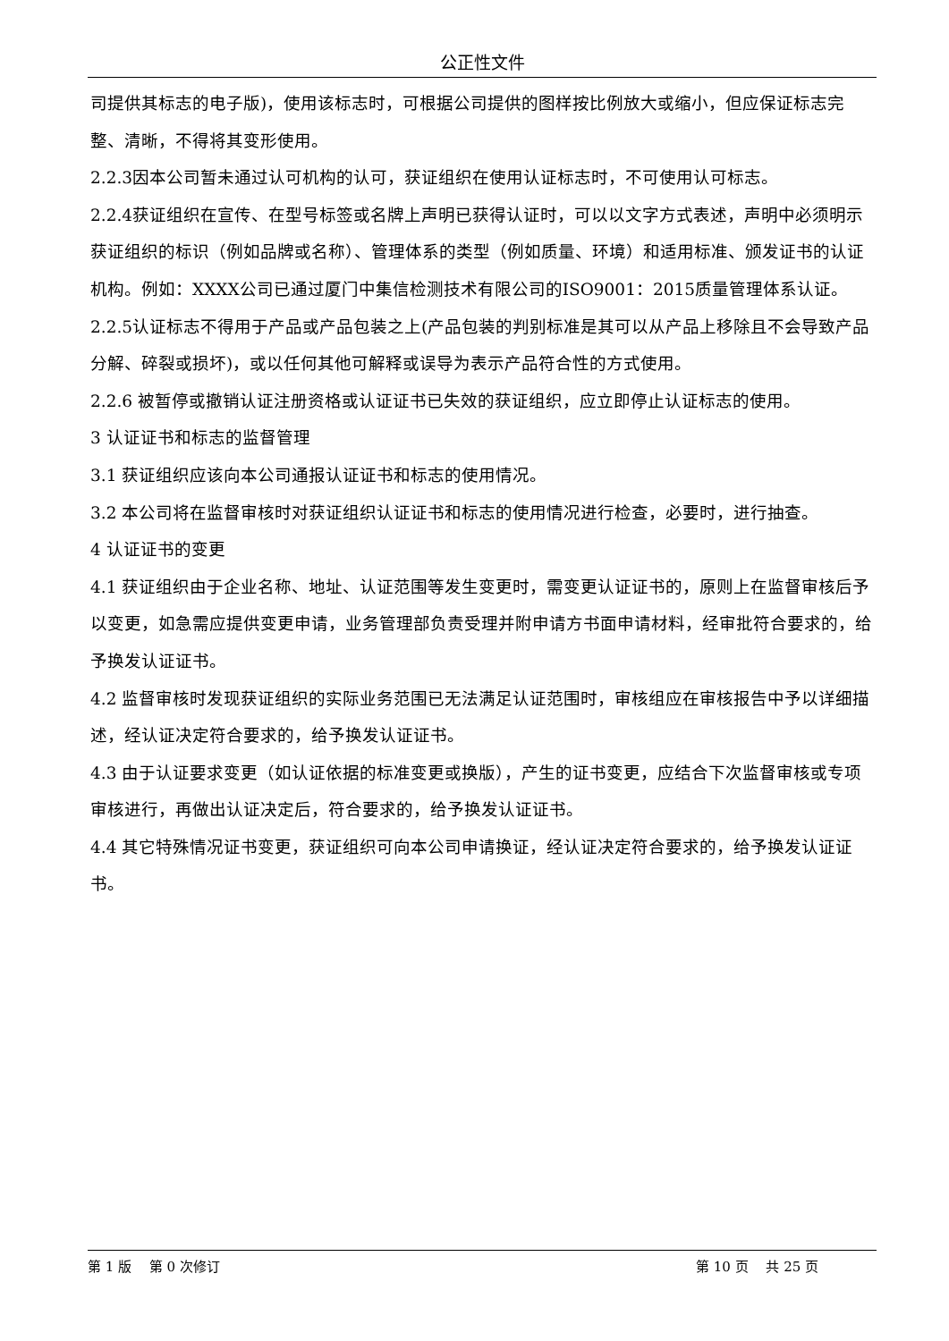公正性文件
司提供其标志的电子版)，使用该标志时，可根据公司提供的图样按比例放大或缩小，但应保证标志完整、清晰，不得将其变形使用。
2.2.3因本公司暂未通过认可机构的认可，获证组织在使用认证标志时，不可使用认可标志。
2.2.4获证组织在宣传、在型号标签或名牌上声明已获得认证时，可以以文字方式表述，声明中必须明示获证组织的标识（例如品牌或名称）、管理体系的类型（例如质量、环境）和适用标准、颁发证书的认证机构。例如：XXXX公司已通过厦门中集信检测技术有限公司的ISO9001：2015质量管理体系认证。
2.2.5认证标志不得用于产品或产品包装之上(产品包装的判别标准是其可以从产品上移除且不会导致产品分解、碎裂或损坏)，或以任何其他可解释或误导为表示产品符合性的方式使用。
2.2.6 被暂停或撤销认证注册资格或认证证书已失效的获证组织，应立即停止认证标志的使用。
3 认证证书和标志的监督管理
3.1 获证组织应该向本公司通报认证证书和标志的使用情况。
3.2 本公司将在监督审核时对获证组织认证证书和标志的使用情况进行检查，必要时，进行抽查。
4 认证证书的变更
4.1 获证组织由于企业名称、地址、认证范围等发生变更时，需变更认证证书的，原则上在监督审核后予以变更，如急需应提供变更申请，业务管理部负责受理并附申请方书面申请材料，经审批符合要求的，给予换发认证证书。
4.2 监督审核时发现获证组织的实际业务范围已无法满足认证范围时，审核组应在审核报告中予以详细描述，经认证决定符合要求的，给予换发认证证书。
4.3 由于认证要求变更（如认证依据的标准变更或换版），产生的证书变更，应结合下次监督审核或专项审核进行，再做出认证决定后，符合要求的，给予换发认证证书。
4.4 其它特殊情况证书变更，获证组织可向本公司申请换证，经认证决定符合要求的，给予换发认证证书。
第 1 版　 第 0 次修订 第 10 页　 共 25 页